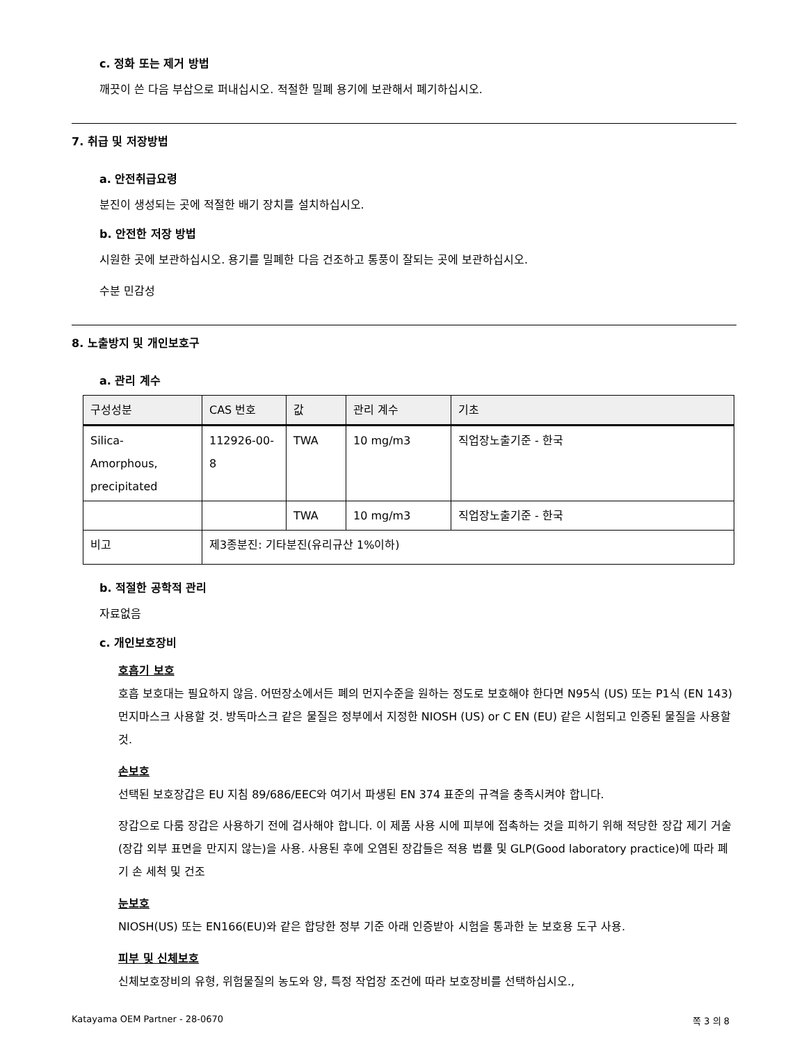c. 정화 또는 제거 방법
깨끗이 쓴 다음 부삽으로 퍼내십시오. 적절한 밀폐 용기에 보관해서 폐기하십시오.
7. 취급 및 저장방법
a. 안전취급요령
분진이 생성되는 곳에 적절한 배기 장치를 설치하십시오.
b. 안전한 저장 방법
시원한 곳에 보관하십시오. 용기를 밀폐한 다음 건조하고 통풍이 잘되는 곳에 보관하십시오.
수분 민감성
8. 노출방지 및 개인보호구
a. 관리 계수
| 구성성분 | CAS 번호 | 값 | 관리 계수 | 기초 |
| --- | --- | --- | --- | --- |
| Silica- Amorphous, precipitated | 112926-00- 8 | TWA | 10 mg/m3 | 직업장노출기준 - 한국 |
| | | TWA | 10 mg/m3 | 직업장노출기준 - 한국 |
| 비고 | 제3종분진: 기타분진(유리규산 1%이하) | | | |
b. 적절한 공학적 관리
자료없음
c. 개인보호장비
호흡기 보호
호흡 보호대는 필요하지 않음. 어떤장소에서든 폐의 먼지수준을 원하는 정도로 보호해야 한다면 N95식 (US) 또는 P1식 (EN 143) 먼지마스크 사용할 것. 방독마스크 같은 물질은 정부에서 지정한 NIOSH (US) or C EN (EU) 같은 시험되고 인증된 물질을 사용할 것.
손보호
선택된 보호장갑은 EU 지침 89/686/EEC와 여기서 파생된 EN 374 표준의 규격을 충족시켜야 합니다.
장갑으로 다룸 장갑은 사용하기 전에 검사해야 합니다. 이 제품 사용 시에 피부에 접촉하는 것을 피하기 위해 적당한 장갑 제기 거술(장갑 외부 표면을 만지지 않는)을 사용. 사용된 후에 오염된 장갑들은 적용 법률 및 GLP(Good laboratory practice)에 따라 폐기 손 세척 및 건조
눈보호
NIOSH(US) 또는 EN166(EU)와 같은 합당한 정부 기준 아래 인증받아 시험을 통과한 눈 보호용 도구 사용.
피부 및 신체보호
신체보호장비의 유형, 위험물질의 농도와 양, 특정 작업장 조건에 따라 보호장비를 선택하십시오.,
Katayama OEM Partner - 28-0670 쪽 3 의 8